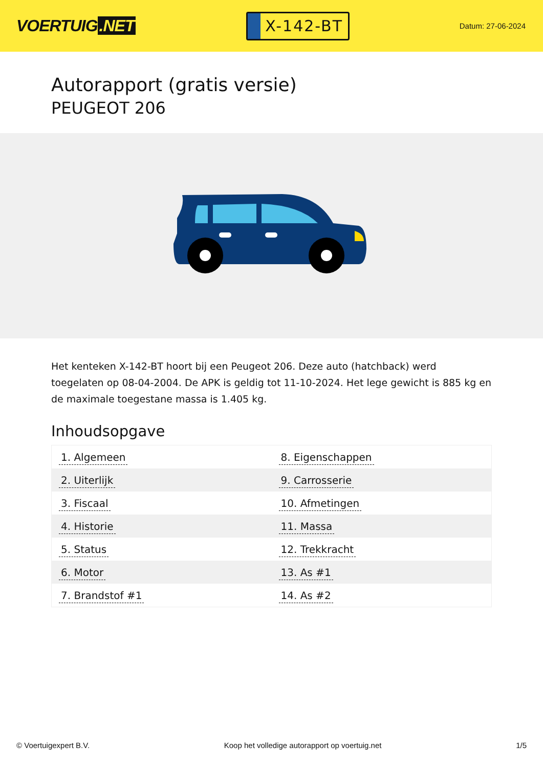VOERTUIG.NET
X-142-BT
Datum: 27-06-2024
Autorapport (gratis versie)
PEUGEOT 206
Het kenteken X-142-BT hoort bij een Peugeot 206. Deze auto (hatchback) werd toegelaten op 08-04-2004. De APK is geldig tot 11-10-2024. Het lege gewicht is 885 kg en de maximale toegestane massa is 1.405 kg.
Inhoudsopgave
| 1. Algemeen | 8. Eigenschappen |
| 2. Uiterlijk | 9. Carrosserie |
| 3. Fiscaal | 10. Afmetingen |
| 4. Historie | 11. Massa |
| 5. Status | 12. Trekkracht |
| 6. Motor | 13. As #1 |
| 7. Brandstof #1 | 14. As #2 |
© Voertuigexpert B.V. Koop het volledige autorapport op voertuig.net 1/5